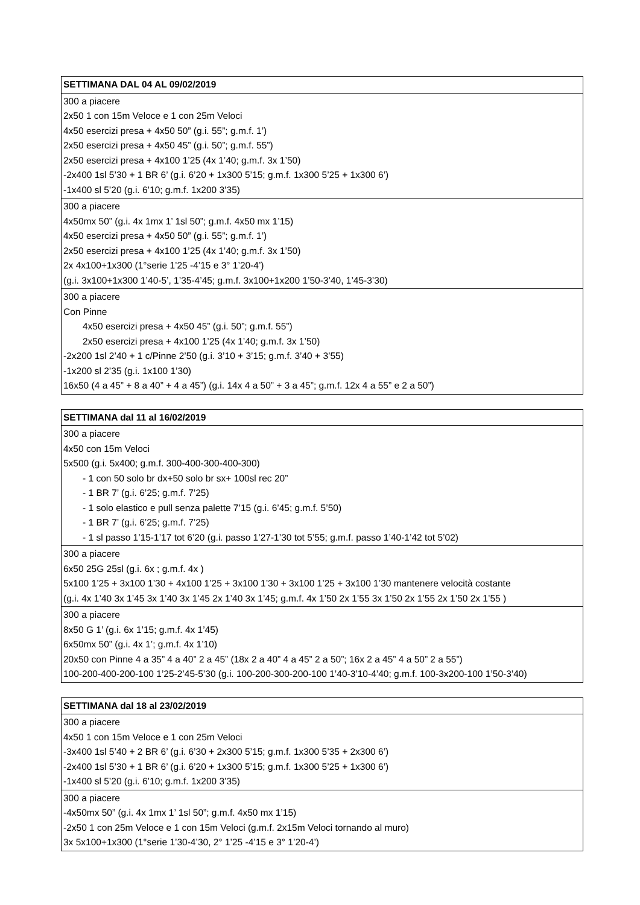| SETTIMANA DAL 04 AL 09/02/2019 |
| --- |
| 300 a piacere 2x50 1 con 15m Veloce e 1 con 25m Veloci 4x50 esercizi presa + 4x50 50” (g.i. 55”; g.m.f. 1’) 2x50 esercizi presa + 4x50 45” (g.i. 50”; g.m.f. 55”) 2x50 esercizi presa + 4x100 1’25 (4x 1’40; g.m.f. 3x 1’50) -2x400 1sl 5’30 + 1 BR 6’ (g.i. 6’20 + 1x300 5’15; g.m.f. 1x300 5’25 + 1x300 6’) -1x400 sl 5’20 (g.i. 6’10; g.m.f. 1x200 3’35) |
| 300 a piacere 4x50mx 50” (g.i. 4x 1mx 1’ 1sl 50”; g.m.f. 4x50 mx 1’15) 4x50 esercizi presa + 4x50 50” (g.i. 55”; g.m.f. 1’) 2x50 esercizi presa + 4x100 1’25 (4x 1’40; g.m.f. 3x 1’50) 2x 4x100+1x300 (1°serie 1’25 -4’15 e 3° 1’20-4’) (g.i. 3x100+1x300 1’40-5’, 1’35-4’45; g.m.f. 3x100+1x200 1’50-3’40, 1’45-3’30) |
| 300 a piacere Con Pinne 4x50 esercizi presa + 4x50 45” (g.i. 50”; g.m.f. 55”) 2x50 esercizi presa + 4x100 1’25 (4x 1’40; g.m.f. 3x 1’50) -2x200 1sl 2’40 + 1 c/Pinne 2’50 (g.i. 3’10 + 3’15; g.m.f. 3’40 + 3’55) -1x200 sl 2’35 (g.i. 1x100 1’30) 16x50 (4 a 45” + 8 a 40” + 4 a 45”) (g.i. 14x 4 a 50” + 3 a 45”; g.m.f. 12x 4 a 55” e 2 a 50”) |
| SETTIMANA dal 11 al 16/02/2019 |
| --- |
| 300 a piacere 4x50 con 15m Veloci 5x500 (g.i. 5x400; g.m.f. 300-400-300-400-300) - 1 con 50 solo br dx+50 solo br sx+ 100sl rec 20” - 1 BR 7’ (g.i. 6’25; g.m.f. 7’25) - 1 solo elastico e pull senza palette 7’15 (g.i. 6’45; g.m.f. 5’50) - 1 BR 7’ (g.i. 6’25; g.m.f. 7’25) - 1 sl passo 1’15-1’17 tot 6’20 (g.i. passo 1’27-1’30 tot 5’55; g.m.f. passo 1’40-1’42 tot 5’02) |
| 300 a piacere 6x50 25G 25sl (g.i. 6x ; g.m.f. 4x ) 5x100 1’25 + 3x100 1’30 + 4x100 1’25 + 3x100 1’30 + 3x100 1’25 + 3x100 1’30 mantenere velocità costante (g.i. 4x 1’40 3x 1’45 3x 1’40 3x 1’45 2x 1’40 3x 1’45; g.m.f. 4x 1’50 2x 1’55 3x 1’50 2x 1’55 2x 1’50 2x 1’55 ) |
| 300 a piacere 8x50 G 1’ (g.i. 6x 1’15; g.m.f. 4x 1’45) 6x50mx 50” (g.i. 4x 1’; g.m.f. 4x 1’10) 20x50 con Pinne 4 a 35” 4 a 40” 2 a 45” (18x 2 a 40” 4 a 45” 2 a 50”; 16x 2 a 45” 4 a 50” 2 a 55”) 100-200-400-200-100 1’25-2’45-5’30 (g.i. 100-200-300-200-100 1’40-3’10-4’40; g.m.f. 100-3x200-100 1’50-3’40) |
| SETTIMANA dal 18 al 23/02/2019 |
| --- |
| 300 a piacere 4x50 1 con 15m Veloce e 1 con 25m Veloci -3x400 1sl 5’40 + 2 BR 6’ (g.i. 6’30 + 2x300 5’15; g.m.f. 1x300 5’35 + 2x300 6’) -2x400 1sl 5’30 + 1 BR 6’ (g.i. 6’20 + 1x300 5’15; g.m.f. 1x300 5’25 + 1x300 6’) -1x400 sl 5’20 (g.i. 6’10; g.m.f. 1x200 3’35) |
| 300 a piacere -4x50mx 50” (g.i. 4x 1mx 1’ 1sl 50”; g.m.f. 4x50 mx 1’15) -2x50 1 con 25m Veloce e 1 con 15m Veloci (g.m.f. 2x15m Veloci tornando al muro) 3x 5x100+1x300 (1°serie 1’30-4’30, 2° 1’25 -4’15 e 3° 1’20-4’) |